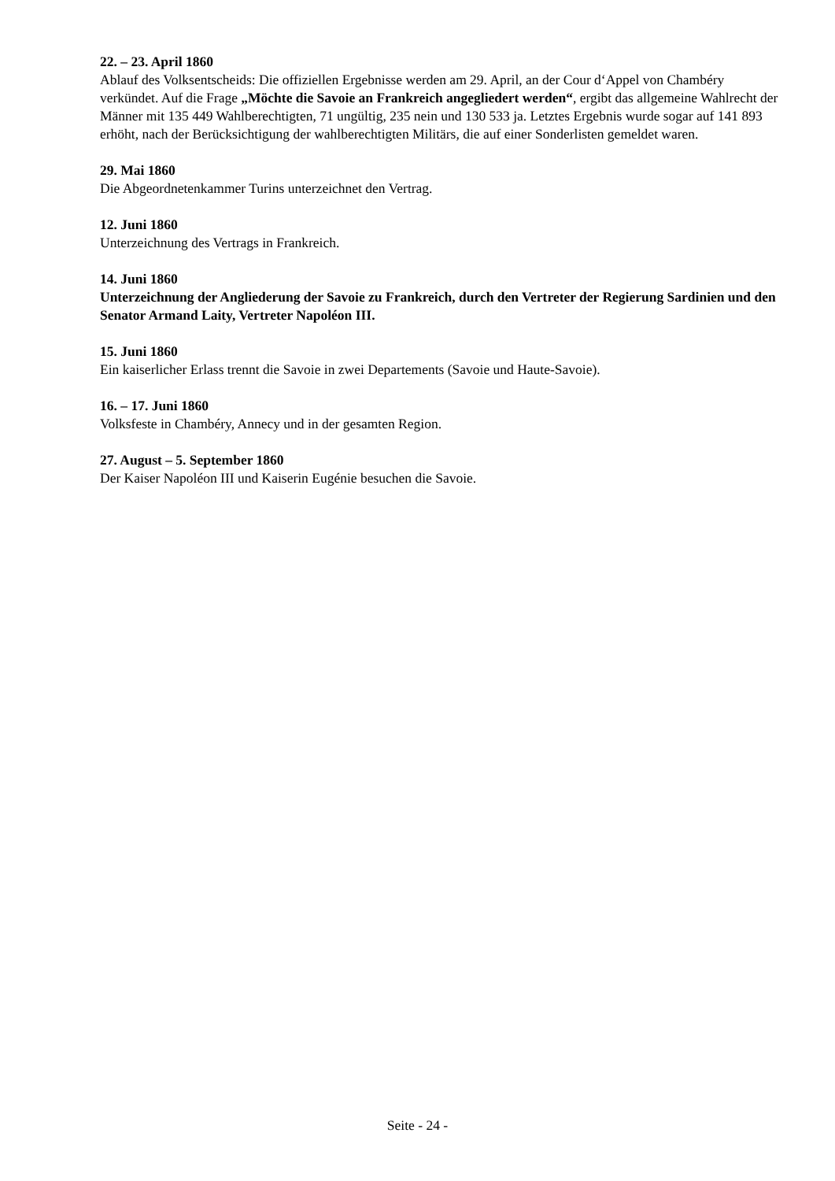22. – 23. April 1860
Ablauf des Volksentscheids: Die offiziellen Ergebnisse werden am 29. April, an der Cour d‘Appel von Chambéry verkündet. Auf die Frage „Möchte die Savoie an Frankreich angegliedert werden“, ergibt das allgemeine Wahlrecht der Männer mit 135 449 Wahlberechtigten, 71 ungültig, 235 nein und 130 533 ja. Letztes Ergebnis wurde sogar auf 141 893 erhöht, nach der Berücksichtigung der wahlberechtigten Militärs, die auf einer Sonderlisten gemeldet waren.
29. Mai 1860
Die Abgeordnetenkammer Turins unterzeichnet den Vertrag.
12. Juni 1860
Unterzeichnung des Vertrags in Frankreich.
14. Juni 1860
Unterzeichnung der Angliederung der Savoie zu Frankreich, durch den Vertreter der Regierung Sardinien und den Senator Armand Laity, Vertreter Napoléon III.
15. Juni 1860
Ein kaiserlicher Erlass trennt die Savoie in zwei Departements (Savoie und Haute-Savoie).
16. – 17. Juni 1860
Volksfeste in Chambéry, Annecy und in der gesamten Region.
27. August – 5. September 1860
Der Kaiser Napoléon III und Kaiserin Eugénie besuchen die Savoie.
Seite - 24 -